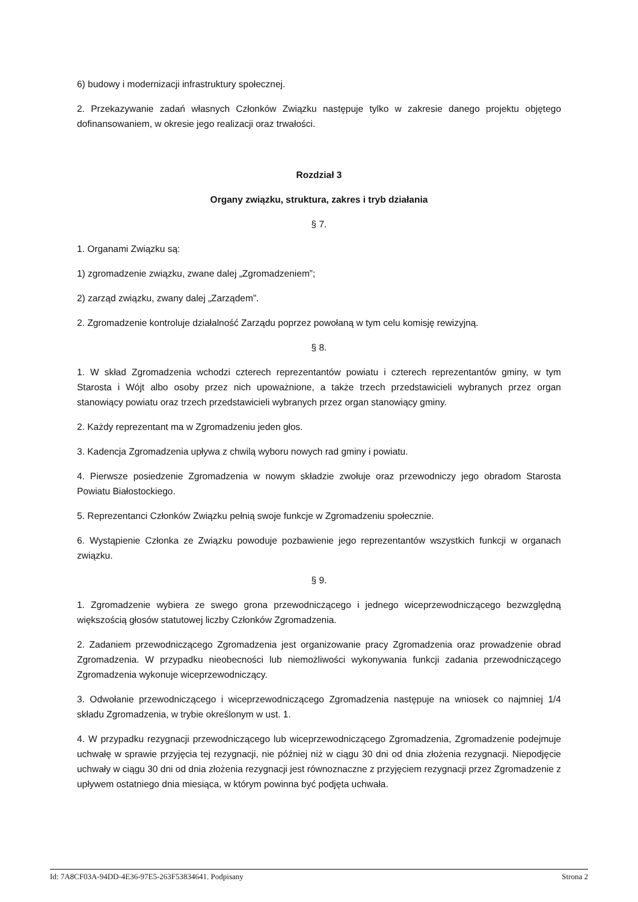6) budowy i modernizacji infrastruktury społecznej.
2. Przekazywanie zadań własnych Członków Związku następuje tylko w zakresie danego projektu objętego dofinansowaniem, w okresie jego realizacji oraz trwałości.
Rozdział 3
Organy związku, struktura, zakres i tryb działania
§ 7.
1. Organami Związku są:
1) zgromadzenie związku, zwane dalej „Zgromadzeniem”;
2) zarząd związku, zwany dalej „Zarządem”.
2. Zgromadzenie kontroluje działalność Zarządu poprzez powołaną w tym celu komisję rewizyjną.
§ 8.
1. W skład Zgromadzenia wchodzi czterech reprezentantów powiatu i czterech reprezentantów gminy, w tym Starosta i Wójt albo osoby przez nich upoważnione, a także trzech przedstawicieli wybranych przez organ stanowiący powiatu oraz trzech przedstawicieli wybranych przez organ stanowiący gminy.
2. Każdy reprezentant ma w Zgromadzeniu jeden głos.
3. Kadencja Zgromadzenia upływa z chwilą wyboru nowych rad gminy i powiatu.
4. Pierwsze posiedzenie Zgromadzenia w nowym składzie zwołuje oraz przewodniczy jego obradom Starosta Powiatu Białostockiego.
5. Reprezentanci Członków Związku pełnią swoje funkcje w Zgromadzeniu społecznie.
6. Wystąpienie Członka ze Związku powoduje pozbawienie jego reprezentantów wszystkich funkcji w organach związku.
§ 9.
1. Zgromadzenie wybiera ze swego grona przewodniczącego i jednego wiceprzewodniczącego bezwzględną większością głosów statutowej liczby Członków Zgromadzenia.
2. Zadaniem przewodniczącego Zgromadzenia jest organizowanie pracy Zgromadzenia oraz prowadzenie obrad Zgromadzenia. W przypadku nieobecności lub niemożliwości wykonywania funkcji zadania przewodniczącego Zgromadzenia wykonuje wiceprzewodniczący.
3. Odwołanie przewodniczącego i wiceprzewodniczącego Zgromadzenia następuje na wniosek co najmniej 1/4 składu Zgromadzenia, w trybie określonym w ust. 1.
4. W przypadku rezygnacji przewodniczącego lub wiceprzewodniczącego Zgromadzenia, Zgromadzenie podejmuje uchwałę w sprawie przyjęcia tej rezygnacji, nie później niż w ciągu 30 dni od dnia złożenia rezygnacji. Niepodjęcie uchwały w ciągu 30 dni od dnia złożenia rezygnacji jest równoznaczne z przyjęciem rezygnacji przez Zgromadzenie z upływem ostatniego dnia miesiąca, w którym powinna być podjęta uchwała.
Id: 7A8CF03A-94DD-4E36-97E5-263F53834641. Podpisany Strona 2